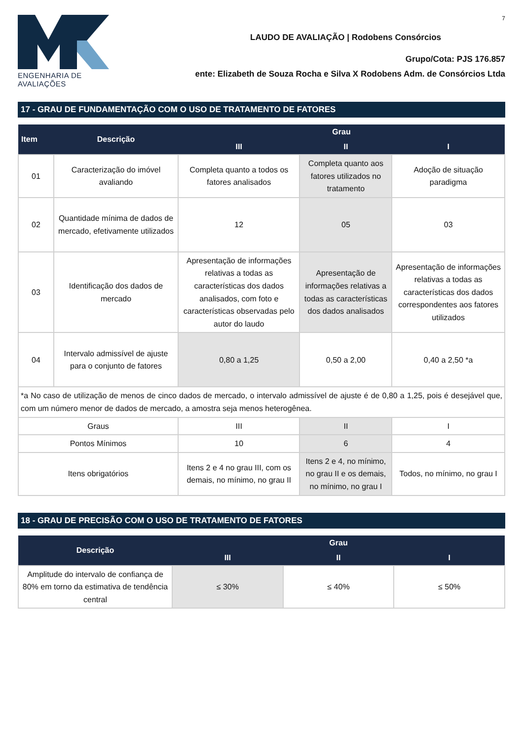ENGENHARIA DE AVALIAÇÕES
7
LAUDO DE AVALIAÇÃO | Rodobens Consórcios
Grupo/Cota: PJS 176.857
ente: Elizabeth de Souza Rocha e Silva X Rodobens Adm. de Consórcios Ltda
17 - GRAU DE FUNDAMENTAÇÃO COM O USO DE TRATAMENTO DE FATORES
| Item | Descrição | Grau | | |
| --- | --- | --- | --- | --- |
| | | III | II | I |
| 01 | Caracterização do imóvel avaliando | Completa quanto a todos os fatores analisados | Completa quanto aos fatores utilizados no tratamento | Adoção de situação paradigma |
| 02 | Quantidade mínima de dados de mercado, efetivamente utilizados | 12 | 05 | 03 |
| 03 | Identificação dos dados de mercado | Apresentação de informações relativas a todas as características dos dados analisados, com foto e características observadas pelo autor do laudo | Apresentação de informações relativas a todas as características dos dados analisados | Apresentação de informações relativas a todas as características dos dados correspondentes aos fatores utilizados |
| 04 | Intervalo admissível de ajuste para o conjunto de fatores | 0,80 a 1,25 | 0,50 a 2,00 | 0,40 a 2,50 *a |
| *a No caso de utilização de menos de cinco dados de mercado, o intervalo admissível de ajuste é de 0,80 a 1,25, pois é desejável que, com um número menor de dados de mercado, a amostra seja menos heterogênea. | | | | |
| Graus | | III | II | I |
| Pontos Mínimos | | 10 | 6 | 4 |
| Itens obrigatórios | | Itens 2 e 4 no grau III, com os demais, no mínimo, no grau II | Itens 2 e 4, no mínimo, no grau II e os demais, no mínimo, no grau I | Todos, no mínimo, no grau I |
18 - GRAU DE PRECISÃO COM O USO DE TRATAMENTO DE FATORES
| Descrição | Grau | | |
| --- | --- | --- | --- |
| | III | II | I |
| Amplitude do intervalo de confiança de 80% em torno da estimativa de tendência central | ≤ 30% | ≤ 40% | ≤ 50% |